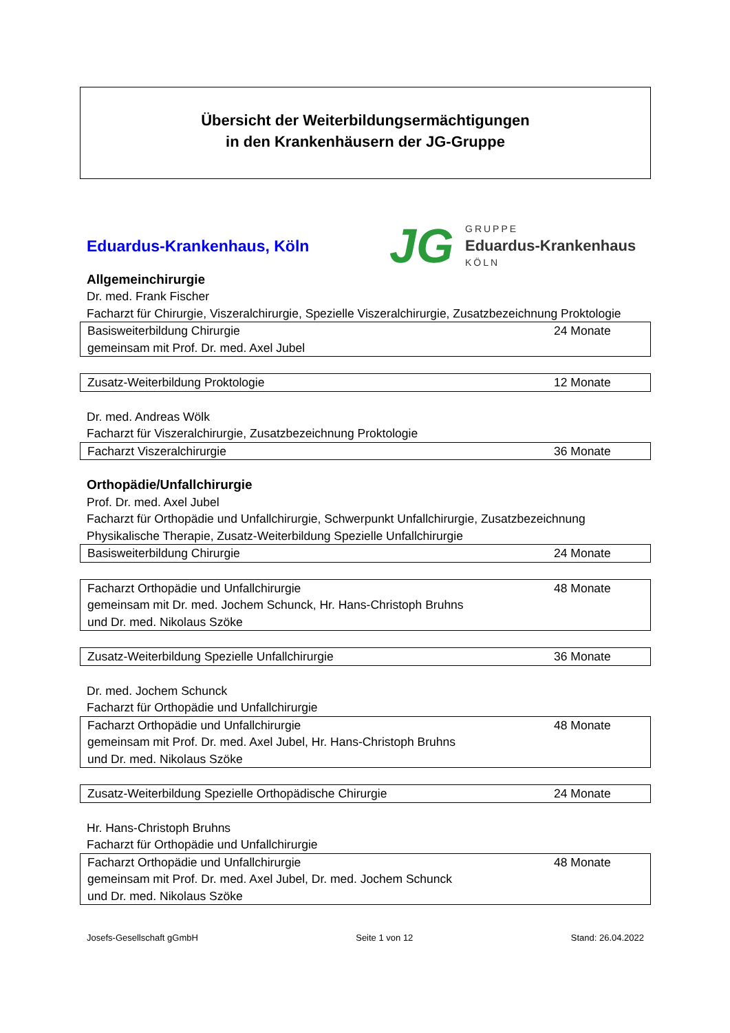Übersicht der Weiterbildungsermächtigungen
in den Krankenhäusern der JG-Gruppe
Eduardus-Krankenhaus, Köln
JG
GRUPPE
Eduardus-Krankenhaus
KÖLN
Allgemeinchirurgie
Dr. med. Frank Fischer
Facharzt für Chirurgie, Viszeralchirurgie, Spezielle Viszeralchirurgie, Zusatzbezeichnung Proktologie
| Basisweiterbildung Chirurgie gemeinsam mit Prof. Dr. med. Axel Jubel | 24 Monate |
| Zusatz-Weiterbildung Proktologie | 12 Monate |
Dr. med. Andreas Wölk
Facharzt für Viszeralchirurgie, Zusatzbezeichnung Proktologie
| Facharzt Viszeralchirurgie | 36 Monate |
Orthopädie/Unfallchirurgie
Prof. Dr. med. Axel Jubel
Facharzt für Orthopädie und Unfallchirurgie, Schwerpunkt Unfallchirurgie, Zusatzbezeichnung Physikalische Therapie, Zusatz-Weiterbildung Spezielle Unfallchirurgie
| Basisweiterbildung Chirurgie | 24 Monate |
| Facharzt Orthopädie und Unfallchirurgie gemeinsam mit Dr. med. Jochem Schunck, Hr. Hans-Christoph Bruhns und Dr. med. Nikolaus Szöke | 48 Monate |
| Zusatz-Weiterbildung Spezielle Unfallchirurgie | 36 Monate |
Dr. med. Jochem Schunck
Facharzt für Orthopädie und Unfallchirurgie
| Facharzt Orthopädie und Unfallchirurgie gemeinsam mit Prof. Dr. med. Axel Jubel, Hr. Hans-Christoph Bruhns und Dr. med. Nikolaus Szöke | 48 Monate |
| Zusatz-Weiterbildung Spezielle Orthopädische Chirurgie | 24 Monate |
Hr. Hans-Christoph Bruhns
Facharzt für Orthopädie und Unfallchirurgie
| Facharzt Orthopädie und Unfallchirurgie gemeinsam mit Prof. Dr. med. Axel Jubel, Dr. med. Jochem Schunck und Dr. med. Nikolaus Szöke | 48 Monate |
Josefs-Gesellschaft gGmbH Seite 1 von 12 Stand: 26.04.2022